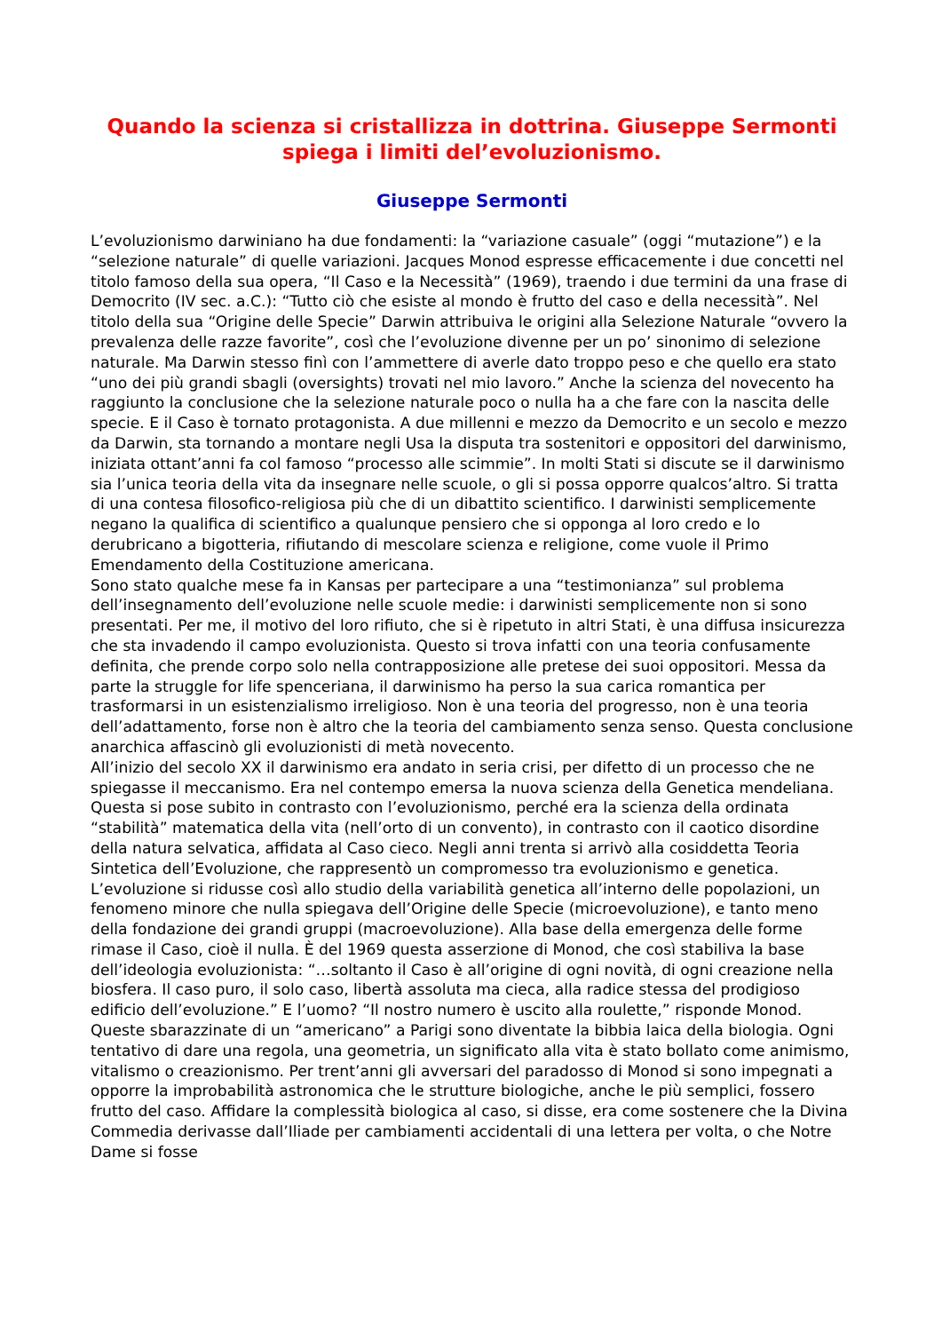Quando la scienza si cristallizza in dottrina. Giuseppe Sermonti spiega i limiti del’evoluzionismo.
Giuseppe Sermonti
L’evoluzionismo darwiniano ha due fondamenti: la “variazione casuale” (oggi “mutazione”) e la “selezione naturale” di quelle variazioni. Jacques Monod espresse efficacemente i due concetti nel titolo famoso della sua opera, “Il Caso e la Necessità” (1969), traendo i due termini da una frase di Democrito (IV sec. a.C.): “Tutto ciò che esiste al mondo è frutto del caso e della necessità”. Nel titolo della sua “Origine delle Specie” Darwin attribuiva le origini alla Selezione Naturale “ovvero la prevalenza delle razze favorite”, così che l’evoluzione divenne per un po’ sinonimo di selezione naturale. Ma Darwin stesso finì con l’ammettere di averle dato troppo peso e che quello era stato “uno dei più grandi sbagli (oversights) trovati nel mio lavoro.” Anche la scienza del novecento ha raggiunto la conclusione che la selezione naturale poco o nulla ha a che fare con la nascita delle specie. E il Caso è tornato protagonista. A due millenni e mezzo da Democrito e un secolo e mezzo da Darwin, sta tornando a montare negli Usa la disputa tra sostenitori e oppositori del darwinismo, iniziata ottant’anni fa col famoso “processo alle scimmie”. In molti Stati si discute se il darwinismo sia l’unica teoria della vita da insegnare nelle scuole, o gli si possa opporre qualcos’altro. Si tratta di una contesa filosofico-religiosa più che di un dibattito scientifico. I darwinisti semplicemente negano la qualifica di scientifico a qualunque pensiero che si opponga al loro credo e lo derubricano a bigotteria, rifiutando di mescolare scienza e religione, come vuole il Primo Emendamento della Costituzione americana.
Sono stato qualche mese fa in Kansas per partecipare a una “testimonianza” sul problema dell’insegnamento dell’evoluzione nelle scuole medie: i darwinisti semplicemente non si sono presentati. Per me, il motivo del loro rifiuto, che si è ripetuto in altri Stati, è una diffusa insicurezza che sta invadendo il campo evoluzionista. Questo si trova infatti con una teoria confusamente definita, che prende corpo solo nella contrapposizione alle pretese dei suoi oppositori. Messa da parte la struggle for life spenceriana, il darwinismo ha perso la sua carica romantica per trasformarsi in un esistenzialismo irreligioso. Non è una teoria del progresso, non è una teoria dell’adattamento, forse non è altro che la teoria del cambiamento senza senso. Questa conclusione anarchica affascinò gli evoluzionisti di metà novecento.
All’inizio del secolo XX il darwinismo era andato in seria crisi, per difetto di un processo che ne spiegasse il meccanismo. Era nel contempo emersa la nuova scienza della Genetica mendeliana. Questa si pose subito in contrasto con l’evoluzionismo, perché era la scienza della ordinata “stabilità” matematica della vita (nell’orto di un convento), in contrasto con il caotico disordine della natura selvatica, affidata al Caso cieco. Negli anni trenta si arrivò alla cosiddetta Teoria Sintetica dell’Evoluzione, che rappresentò un compromesso tra evoluzionismo e genetica. L’evoluzione si ridusse così allo studio della variabilità genetica all’interno delle popolazioni, un fenomeno minore che nulla spiegava dell’Origine delle Specie (microevoluzione), e tanto meno della fondazione dei grandi gruppi (macroevoluzione). Alla base della emergenza delle forme rimase il Caso, cioè il nulla. È del 1969 questa asserzione di Monod, che così stabiliva la base dell’ideologia evoluzionista: “…soltanto il Caso è all’origine di ogni novità, di ogni creazione nella biosfera. Il caso puro, il solo caso, libertà assoluta ma cieca, alla radice stessa del prodigioso edificio dell’evoluzione.” E l’uomo? “Il nostro numero è uscito alla roulette,” risponde Monod.
Queste sbarazzinate di un “americano” a Parigi sono diventate la bibbia laica della biologia. Ogni tentativo di dare una regola, una geometria, un significato alla vita è stato bollato come animismo, vitalismo o creazionismo. Per trent’anni gli avversari del paradosso di Monod si sono impegnati a opporre la improbabilità astronomica che le strutture biologiche, anche le più semplici, fossero frutto del caso. Affidare la complessità biologica al caso, si disse, era come sostenere che la Divina Commedia derivasse dall’Iliade per cambiamenti accidentali di una lettera per volta, o che Notre Dame si fosse